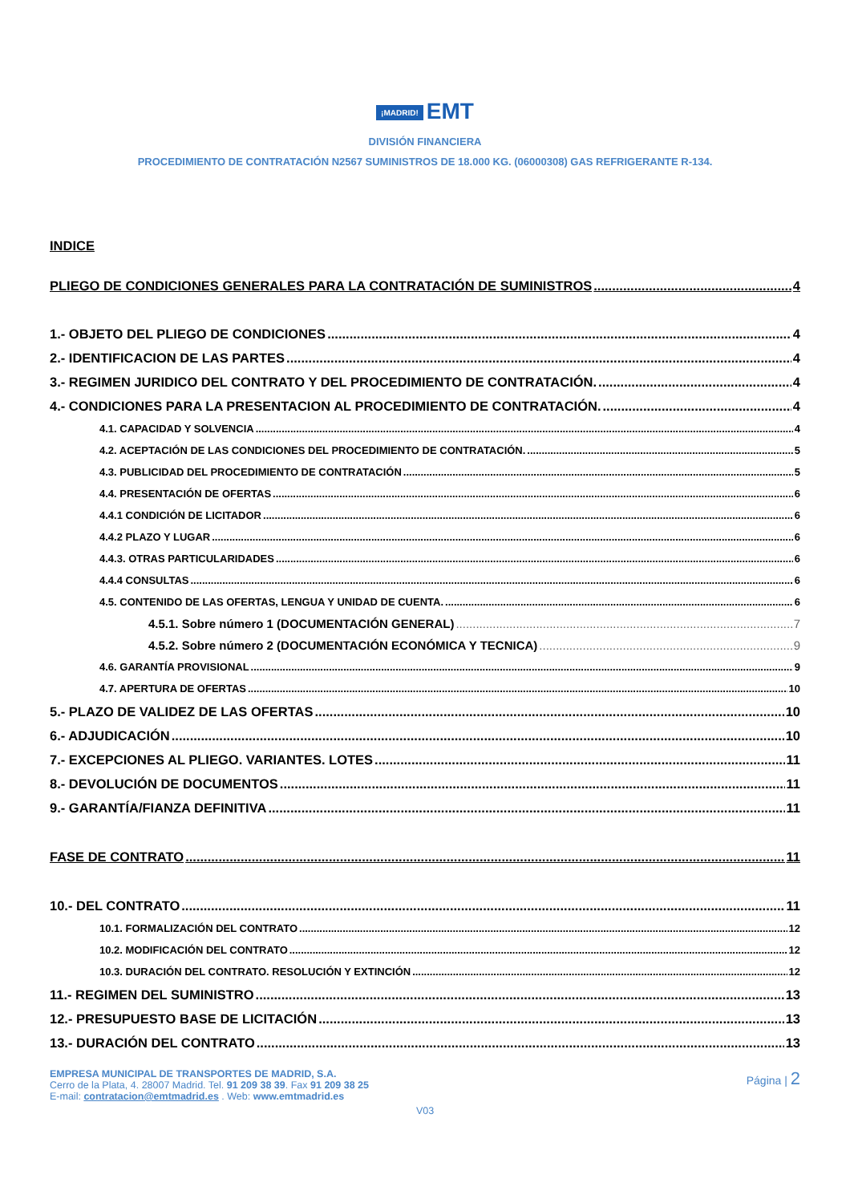¡MADRID! EMT
DIVISIÓN FINANCIERA
PROCEDIMIENTO DE CONTRATACIÓN N2567 SUMINISTROS DE 18.000 KG. (06000308) GAS REFRIGERANTE R-134.
INDICE
PLIEGO DE CONDICIONES GENERALES PARA LA CONTRATACIÓN DE SUMINISTROS 4
1.- OBJETO DEL PLIEGO DE CONDICIONES 4
2.- IDENTIFICACION DE LAS PARTES 4
3.- REGIMEN JURIDICO DEL CONTRATO Y DEL PROCEDIMIENTO DE CONTRATACIÓN. 4
4.- CONDICIONES PARA LA PRESENTACION AL PROCEDIMIENTO DE CONTRATACIÓN. 4
4.1. CAPACIDAD Y SOLVENCIA 4
4.2. ACEPTACIÓN DE LAS CONDICIONES DEL PROCEDIMIENTO DE CONTRATACIÓN. 5
4.3. PUBLICIDAD DEL PROCEDIMIENTO DE CONTRATACIÓN 5
4.4. PRESENTACIÓN DE OFERTAS 6
4.4.1 CONDICIÓN DE LICITADOR 6
4.4.2 PLAZO Y LUGAR 6
4.4.3. OTRAS PARTICULARIDADES 6
4.4.4 CONSULTAS 6
4.5. CONTENIDO DE LAS OFERTAS, LENGUA Y UNIDAD DE CUENTA. 6
4.5.1. Sobre número 1 (DOCUMENTACIÓN GENERAL) 7
4.5.2. Sobre número 2 (DOCUMENTACIÓN ECONÓMICA Y TECNICA) 9
4.6. GARANTÍA PROVISIONAL 9
4.7. APERTURA DE OFERTAS 10
5.- PLAZO DE VALIDEZ DE LAS OFERTAS 10
6.- ADJUDICACIÓN 10
7.- EXCEPCIONES AL PLIEGO. VARIANTES. LOTES 11
8.- DEVOLUCIÓN DE DOCUMENTOS 11
9.- GARANTÍA/FIANZA DEFINITIVA 11
FASE DE CONTRATO 11
10.- DEL CONTRATO 11
10.1. FORMALIZACIÓN DEL CONTRATO 12
10.2. MODIFICACIÓN DEL CONTRATO 12
10.3. DURACIÓN DEL CONTRATO. RESOLUCIÓN Y EXTINCIÓN 12
11.- REGIMEN DEL SUMINISTRO 13
12.- PRESUPUESTO BASE DE LICITACIÓN 13
13.- DURACIÓN DEL CONTRATO 13
EMPRESA MUNICIPAL DE TRANSPORTES DE MADRID, S.A.
Cerro de la Plata, 4. 28007 Madrid. Tel. 91 209 38 39. Fax 91 209 38 25
E-mail: contratacion@emtmadrid.es . Web: www.emtmadrid.es
Página | 2
V03